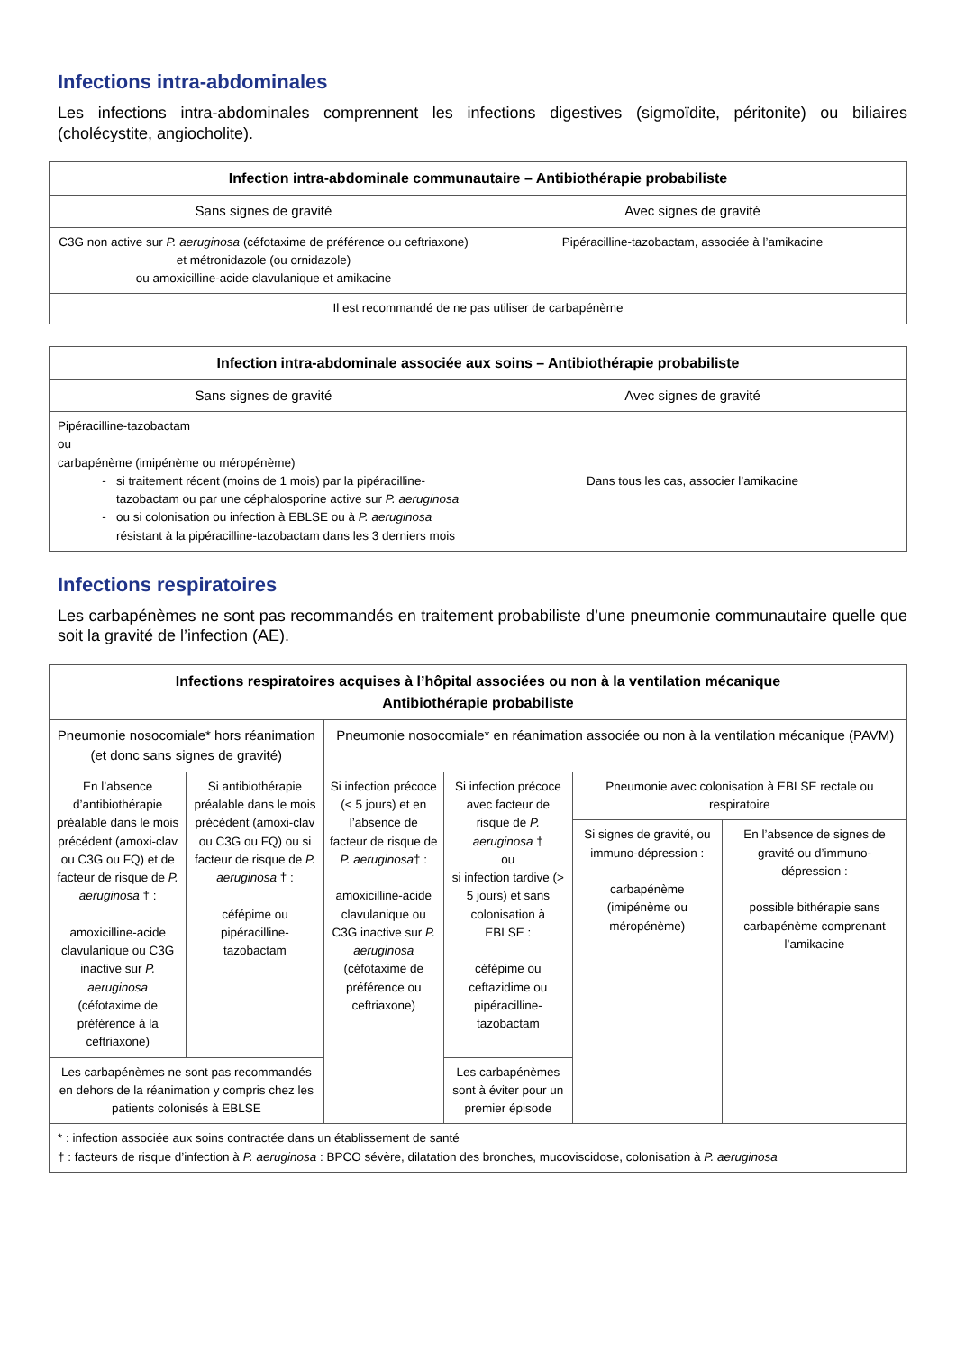Infections intra-abdominales
Les infections intra-abdominales comprennent les infections digestives (sigmoïdite, péritonite) ou biliaires (cholécystite, angiocholite).
| Infection intra-abdominale communautaire – Antibiothérapie probabiliste | |
| --- | --- |
| Sans signes de gravité | Avec signes de gravité |
| C3G non active sur P. aeruginosa (céfotaxime de préférence ou ceftriaxone) et métronidazole (ou ornidazole) ou amoxicilline-acide clavulanique et amikacine | Pipéracilline-tazobactam, associée à l’amikacine |
| Il est recommandé de ne pas utiliser de carbapénème | |
| Infection intra-abdominale associée aux soins – Antibiothérapie probabiliste | |
| --- | --- |
| Sans signes de gravité | Avec signes de gravité |
| Pipéracilline-tazobactam ou carbapénème (imipénème ou méropénème) si traitement récent (moins de 1 mois) par la pipéracilline-tazobactam ou par une céphalosporine active sur P. aeruginosa ou si colonisation ou infection à EBLSE ou à P. aeruginosa résistant à la pipéracilline-tazobactam dans les 3 derniers mois | Dans tous les cas, associer l’amikacine |
Infections respiratoires
Les carbapénèmes ne sont pas recommandés en traitement probabiliste d’une pneumonie communautaire quelle que soit la gravité de l’infection (AE).
| Infections respiratoires acquises à l’hôpital associées ou non à la ventilation mécanique Antibiothérapie probabiliste | | | | | |
| --- | --- | --- | --- | --- | --- |
| Pneumonie nosocomiale* hors réanimation (et donc sans signes de gravité) | | Pneumonie nosocomiale* en réanimation associée ou non à la ventilation mécanique (PAVM) | | | |
| En l’absence d’antibiothérapie préalable dans le mois précédent (amoxi-clav ou C3G ou FQ) et de facteur de risque de P. aeruginosa † : amoxicilline-acide clavulanique ou C3G inactive sur P. aeruginosa (céfotaxime de préférence à la ceftriaxone) | Si antibiothérapie préalable dans le mois précédent (amoxi-clav ou C3G ou FQ) ou si facteur de risque de P. aeruginosa † : céfépime ou pipéracilline-tazobactam | Si infection précoce (< 5 jours) et en l’absence de facteur de risque de P. aeruginosa † : amoxicilline-acide clavulanique ou C3G inactive sur P. aeruginosa (céfotaxime de préférence ou ceftriaxone) | Si infection précoce avec facteur de risque de P. aeruginosa † ou si infection tardive (> 5 jours) et sans colonisation à EBLSE : céfépime ou ceftazidime ou pipéracilline-tazobactam | Pneumonie avec colonisation à EBLSE rectale ou respiratoire | |
| | | | | Si signes de gravité, ou immuno-dépression : carbapénème (imipénème ou méropénème) | En l’absence de signes de gravité ou d’immuno-dépression : possible bithérapie sans carbapénème comprenant l’amikacine |
| Les carbapénèmes ne sont pas recommandés en dehors de la réanimation y compris chez les patients colonisés à EBLSE | | | Les carbapénèmes sont à éviter pour un premier épisode | | |
| * : infection associée aux soins contractée dans un établissement de santé † : facteurs de risque d’infection à P. aeruginosa : BPCO sévère, dilatation des bronches, mucoviscidose, colonisation à P. aeruginosa | | | | | |